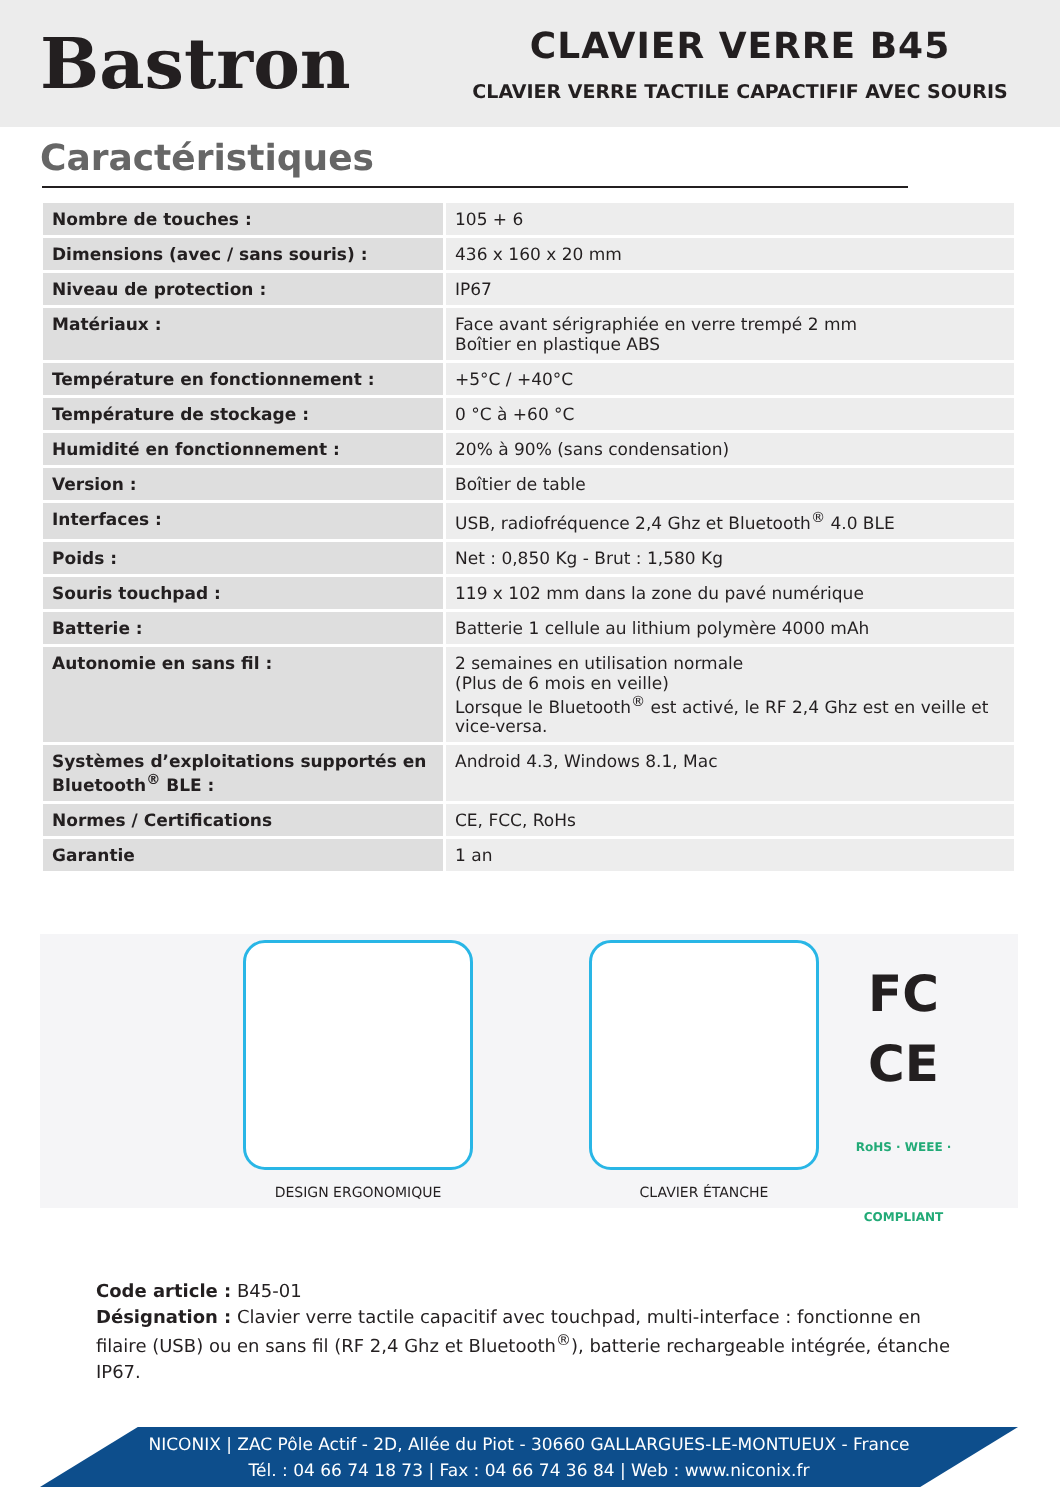Bastron
CLAVIER VERRE B45
CLAVIER VERRE TACTILE CAPACTIFIF AVEC SOURIS
Caractéristiques
| Nombre de touches : | 105 + 6 |
| Dimensions (avec / sans souris) : | 436 x 160 x 20 mm |
| Niveau de protection : | IP67 |
| Matériaux : | Face avant sérigraphiée en verre trempé 2 mm Boîtier en plastique ABS |
| Température en fonctionnement : | +5°C / +40°C |
| Température de stockage : | 0 °C à +60 °C |
| Humidité en fonctionnement : | 20% à 90% (sans condensation) |
| Version : | Boîtier de table |
| Interfaces : | USB, radiofréquence 2,4 Ghz et Bluetooth<sup>®</sup> 4.0 BLE |
| Poids : | Net : 0,850 Kg - Brut : 1,580 Kg |
| Souris touchpad : | 119 x 102 mm dans la zone du pavé numérique |
| Batterie : | Batterie 1 cellule au lithium polymère 4000 mAh |
| Autonomie en sans fil : | 2 semaines en utilisation normale (Plus de 6 mois en veille) Lorsque le Bluetooth<sup>®</sup> est activé, le RF 2,4 Ghz est en veille et vice-versa. |
| Systèmes d’exploitations supportés en Bluetooth<sup>®</sup> BLE : | Android 4.3, Windows 8.1, Mac |
| Normes / Certifications | CE, FCC, RoHs |
| Garantie | 1 an |
DESIGN ERGONOMIQUE CLAVIER ÉTANCHE
FC
CE
RoHS · WEEE · COMPLIANT
Code article : B45-01
Désignation : Clavier verre tactile capacitif avec touchpad, multi-interface : fonctionne en filaire (USB) ou en sans fil (RF 2,4 Ghz et Bluetooth<sup>®</sup>), batterie rechargeable intégrée, étanche IP67.
NICONIX | ZAC Pôle Actif - 2D, Allée du Piot - 30660 GALLARGUES-LE-MONTUEUX - France
Tél. : 04 66 74 18 73 | Fax : 04 66 74 36 84 | Web : www.niconix.fr